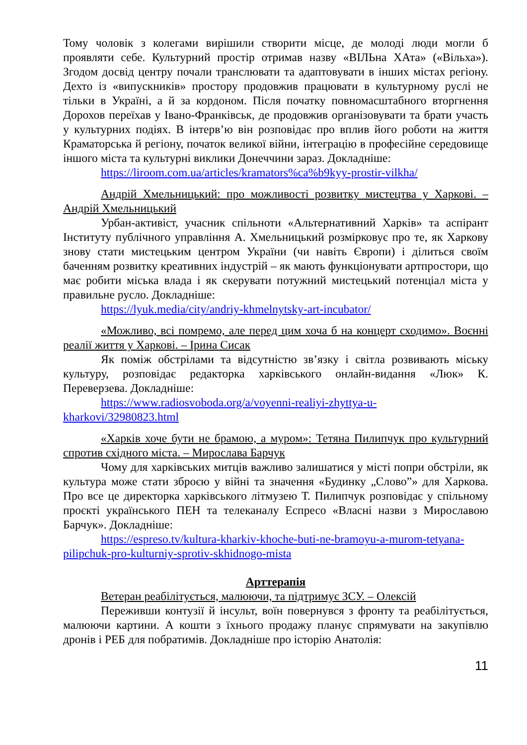Тому чоловік з колегами вирішили створити місце, де молоді люди могли б проявляти себе. Культурний простір отримав назву «ВІЛЬна ХАта» («Вільха»). Згодом досвід центру почали транслювати та адаптовувати в інших містах регіону. Дехто із «випускників» простору продовжив працювати в культурному руслі не тільки в Україні, а й за кордоном. Після початку повномасштабного вторгнення Дорохов переїхав у Івано-Франківськ, де продовжив організовувати та брати участь у культурних подіях. В інтерв’ю він розповідає про вплив його роботи на життя Краматорська й регіону, початок великої війни, інтеграцію в професійне середовище іншого міста та культурні виклики Донеччини зараз. Докладніше:
https://liroom.com.ua/articles/kramators%ca%b9kyy-prostir-vilkha/
Андрій Хмельницький: про можливості розвитку мистецтва у Харкові. – Андрій Хмельницький
Урбан-активіст, учасник спільноти «Альтернативний Харків» та аспірант Інституту публічного управління А. Хмельницький розмірковує про те, як Харкову знову стати мистецьким центром України (чи навіть Європи) і ділиться своїм баченням розвитку креативних індустрій – як мають функціонувати артпростори, що має робити міська влада і як скерувати потужний мистецький потенціал міста у правильне русло. Докладніше:
https://lyuk.media/city/andriy-khmelnytsky-art-incubator/
«Можливо, всі помремо, але перед цим хоча б на концерт сходимо». Воєнні реалії життя у Харкові. – Ірина Сисак
Як поміж обстрілами та відсутністю зв’язку і світла розвивають міську культуру, розповідає редакторка харківського онлайн-видання «Люк» К. Переверзева. Докладніше:
https://www.radiosvoboda.org/a/voyenni-realiyi-zhyttya-u-kharkovi/32980823.html
«Харків хоче бути не брамою, а муром»: Тетяна Пилипчук про культурний спротив східного міста. – Мирослава Барчук
Чому для харківських митців важливо залишатися у місті попри обстріли, як культура може стати зброєю у війні та значення «Будинку „Слово”» для Харкова. Про все це директорка харківського літмузею Т. Пилипчук розповідає у спільному проєкті українського ПЕН та телеканалу Еспресо «Власні назви з Мирославою Барчук». Докладніше:
https://espreso.tv/kultura-kharkiv-khoche-buti-ne-bramoyu-a-murom-tetyana-pilipchuk-pro-kulturniy-sprotiv-skhidnogo-mista
Арттерапія
Ветеран реабілітується, малюючи, та підтримує ЗСУ. – Олексій
Переживши контузії й інсульт, воїн повернувся з фронту та реабілітується, малюючи картини. А кошти з їхнього продажу планує спрямувати на закупівлю дронів і РЕБ для побратимів. Докладніше про історію Анатолія:
11